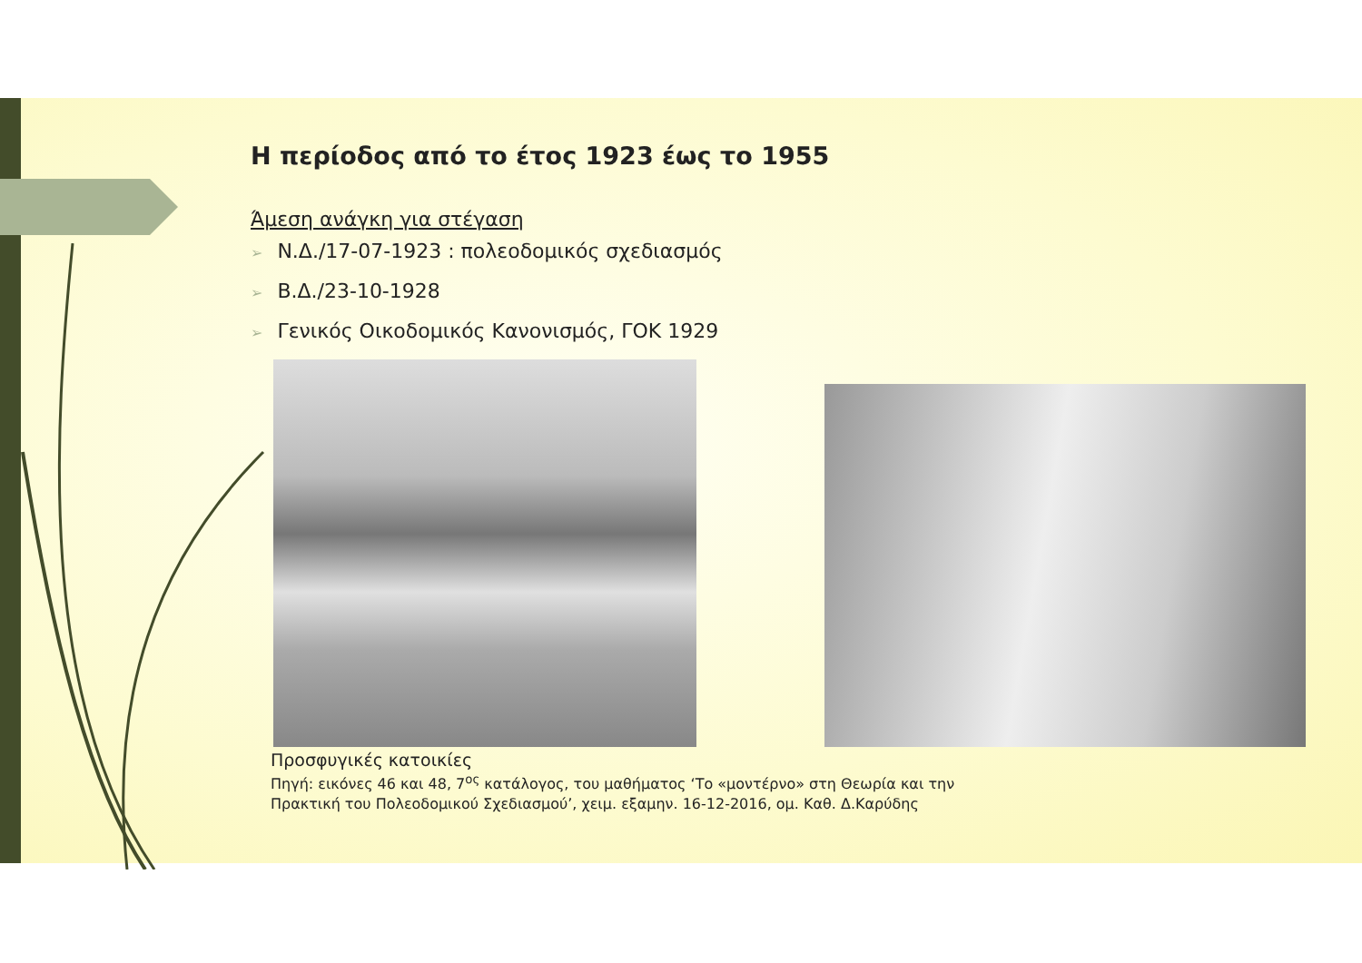Η περίοδος από το έτος 1923 έως το 1955
Άμεση ανάγκη για στέγαση
➢ Ν.Δ./17-07-1923 : πολεοδομικός σχεδιασμός
➢ Β.Δ./23-10-1928
➢ Γενικός Οικοδομικός Κανονισμός, ΓΟΚ 1929
Προσφυγικές κατοικίες
Πηγή: εικόνες 46 και 48, 7<sup>ος</sup> κατάλογος, του μαθήματος ‘Το «μοντέρνο» στη Θεωρία και την
Πρακτική του Πολεοδομικού Σχεδιασμού’, χειμ. εξαμην. 16-12-2016, ομ. Καθ. Δ.Καρύδης